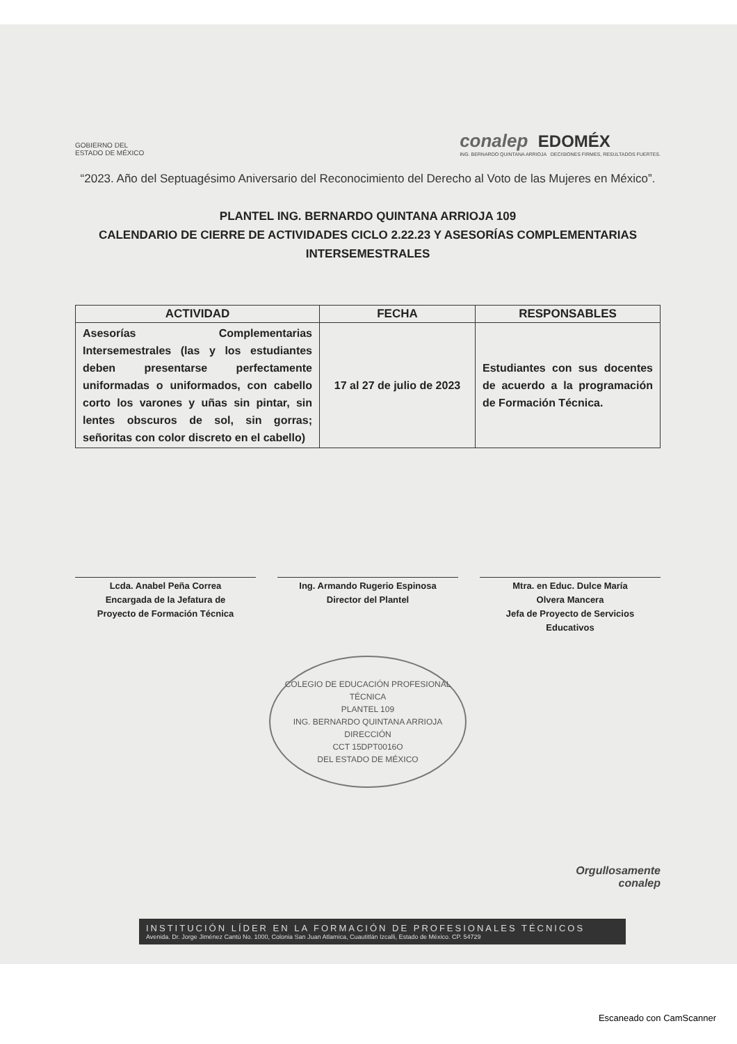GOBIERNO DEL
ESTADO DE MÉXICO
conalep EDOMÉX
ING. BERNARDO QUINTANA ARRIOJA DECISIONES FIRMES, RESULTADOS FUERTES.
“2023. Año del Septuagésimo Aniversario del Reconocimiento del Derecho al Voto de las Mujeres en México”.
PLANTEL ING. BERNARDO QUINTANA ARRIOJA 109
CALENDARIO DE CIERRE DE ACTIVIDADES CICLO 2.22.23 Y ASESORÍAS COMPLEMENTARIAS INTERSEMESTRALES
| ACTIVIDAD | FECHA | RESPONSABLES |
| --- | --- | --- |
| Asesorías Complementarias Intersemestrales (las y los estudiantes deben presentarse perfectamente uniformadas o uniformados, con cabello corto los varones y uñas sin pintar, sin lentes obscuros de sol, sin gorras; señoritas con color discreto en el cabello) | 17 al 27 de julio de 2023 | Estudiantes con sus docentes de acuerdo a la programación de Formación Técnica. |
Lcda. Anabel Peña Correa
Encargada de la Jefatura de
Proyecto de Formación Técnica
Ing. Armando Rugerio Espinosa
Director del Plantel
Mtra. en Educ. Dulce María
Olvera Mancera
Jefa de Proyecto de Servicios
Educativos
COLEGIO DE EDUCACIÓN PROFESIONAL TÉCNICA
PLANTEL 109
ING. BERNARDO QUINTANA ARRIOJA
DIRECCIÓN
CCT 15DPT0016O
DEL ESTADO DE MÉXICO
Orgullosamente
conalep
INSTITUCIÓN LÍDER EN LA FORMACIÓN DE PROFESIONALES TÉCNICOS
Avenida. Dr. Jorge Jiménez Cantú No. 1000, Colonia San Juan Atlamica, Cuautitlán Izcalli, Estado de México. CP. 54729
Escaneado con CamScanner